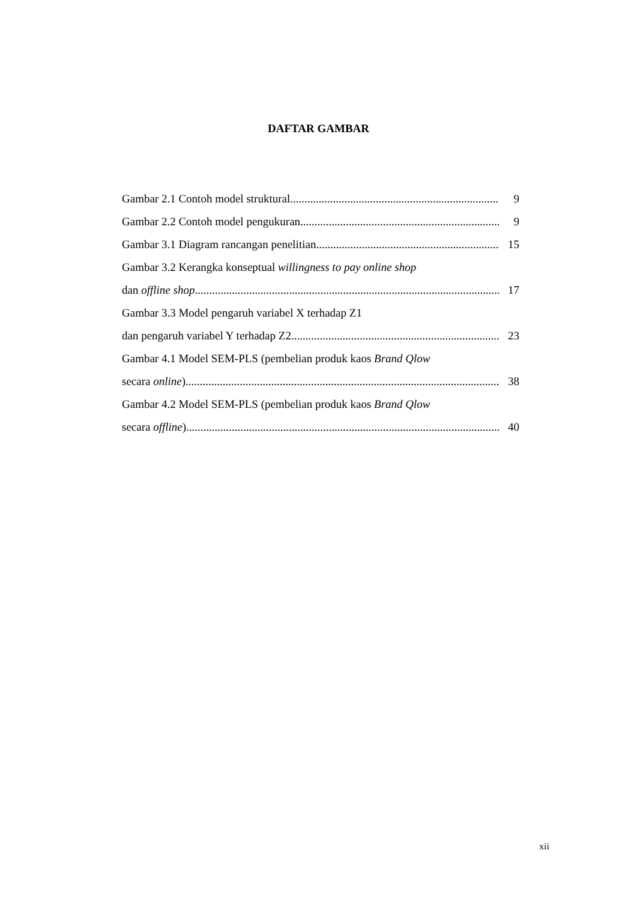DAFTAR GAMBAR
Gambar 2.1 Contoh model struktural 9
Gambar 2.2 Contoh model pengukuran 9
Gambar 3.1 Diagram rancangan penelitian 15
Gambar 3.2 Kerangka konseptual willingness to pay online shop
dan offline shop 17
Gambar 3.3 Model pengaruh variabel X terhadap Z1
dan pengaruh variabel Y terhadap Z2 23
Gambar 4.1 Model SEM-PLS (pembelian produk kaos Brand Qlow
secara online) 38
Gambar 4.2 Model SEM-PLS (pembelian produk kaos Brand Qlow
secara offline) 40
xii